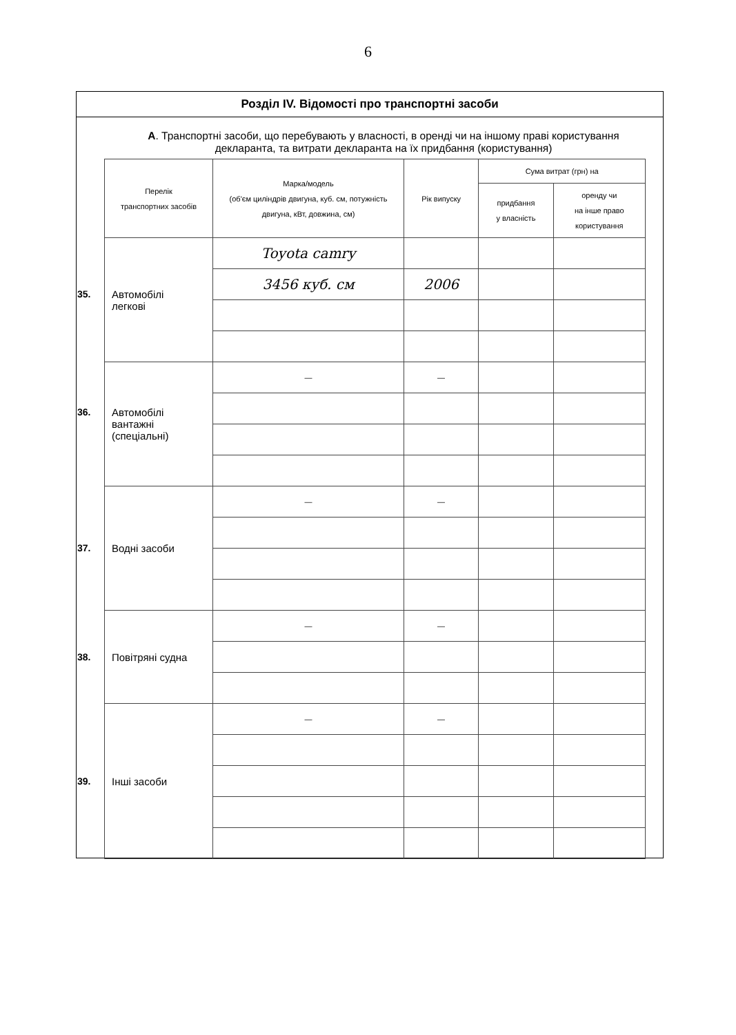6
Розділ IV. Відомості про транспортні засоби
А. Транспортні засоби, що перебувають у власності, в оренді чи на іншому праві користування декларанта, та витрати декларанта на їх придбання (користування)
| Перелік транспортних засобів | Марка/модель (об'єм циліндрів двигуна, куб. см, потужність двигуна, кВт, довжина, см) | Рік випуску | Сума витрат (грн) на | |
| --- | --- | --- | --- | --- |
| | | | придбання у власність | оренду чи на інше право користування |
| 35. Автомобілі легкові | Toyota camry | | | |
| | 3456 куб. см | 2006 | | |
| 36. Автомобілі вантажні (спеціальні) | — | — | | |
| 37. Водні засоби | — | — | | |
| 38. Повітряні судна | — | — | | |
| 39. Інші засоби | — | — | | |